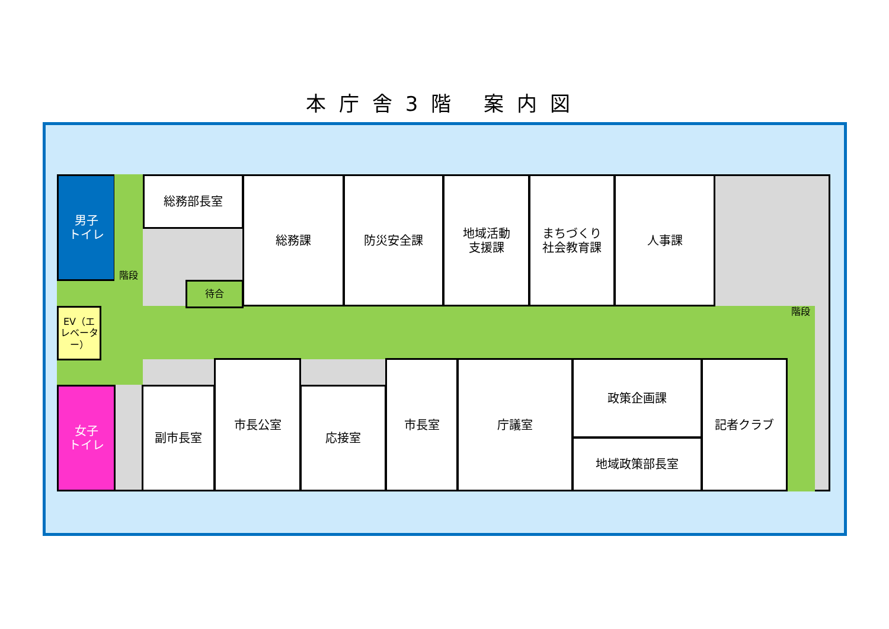本庁舎3階 案内図
階段
男子
トイレ
階段 総務部長室
待合
総務課 防災安全課
地域活動
支援課
まちづくり
社会教育課
人事課
EV（エレベーター）
女子
トイレ
副市長室
市長公室
応接室
市長室 庁議室 政策企画課
地域政策部長室
記者クラブ